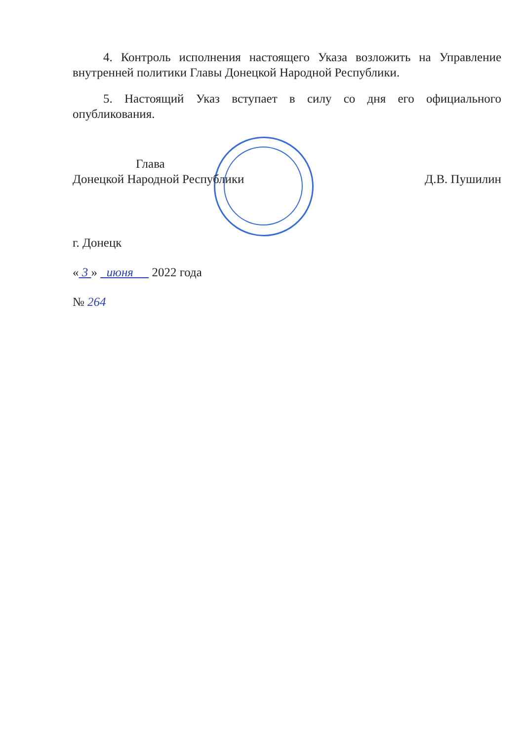4. Контроль исполнения настоящего Указа возложить на Управление внутренней политики Главы Донецкой Народной Республики.
5. Настоящий Указ вступает в силу со дня его официального опубликования.
Глава
Донецкой Народной Республики
Д.В. Пушилин
г. Донецк
« 3 » июня 2022 года
№ 264